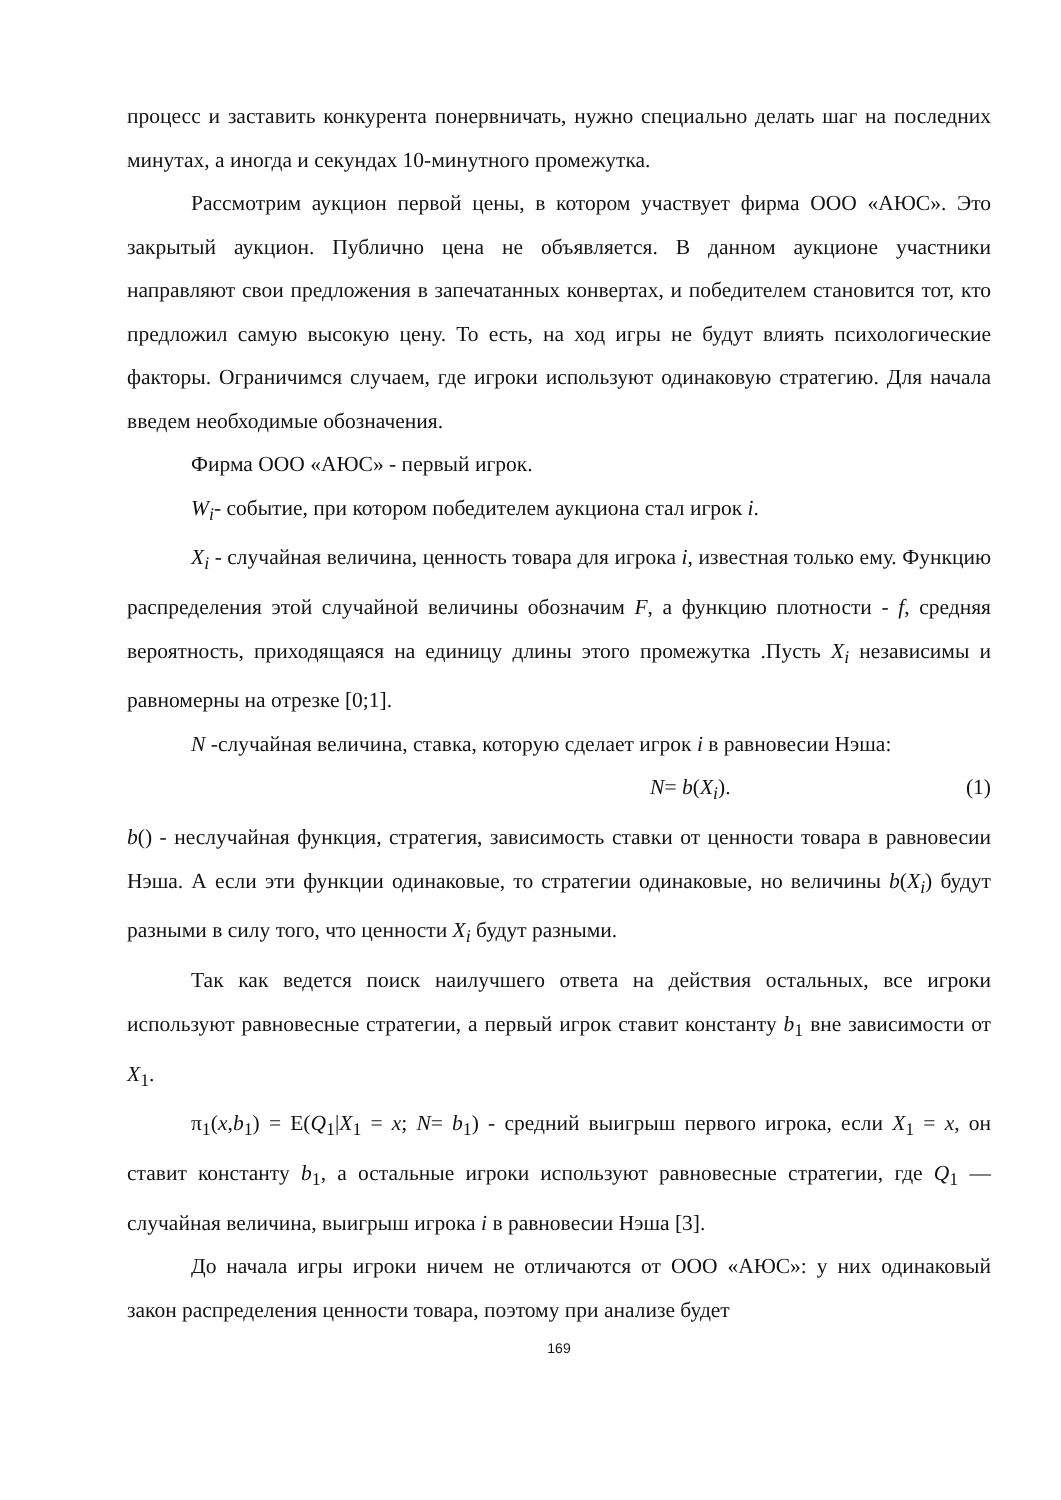процесс и заставить конкурента понервничать, нужно специально делать шаг на последних минутах, а иногда и секундах 10-минутного промежутка.
Рассмотрим аукцион первой цены, в котором участвует фирма ООО «АЮС». Это закрытый аукцион. Публично цена не объявляется. В данном аукционе участники направляют свои предложения в запечатанных конвертах, и победителем становится тот, кто предложил самую высокую цену. То есть, на ход игры не будут влиять психологические факторы. Ограничимся случаем, где игроки используют одинаковую стратегию. Для начала введем необходимые обозначения.
Фирма ООО «АЮС» - первый игрок.
W<sub>i</sub>- событие, при котором победителем аукциона стал игрок i.
X<sub>i</sub> - случайная величина, ценность товара для игрока i, известная только ему. Функцию распределения этой случайной величины обозначим F, а функцию плотности - f, средняя вероятность, приходящаяся на единицу длины этого промежутка .Пусть X<sub>i</sub> независимы и равномерны на отрезке [0;1].
N -случайная величина, ставка, которую сделает игрок i в равновесии Нэша:
N= b(X<sub>i</sub>). (1)
b() - неслучайная функция, стратегия, зависимость ставки от ценности товара в равновесии Нэша. А если эти функции одинаковые, то стратегии одинаковые, но величины b(X<sub>i</sub>) будут разными в силу того, что ценности X<sub>i</sub> будут разными.
Так как ведется поиск наилучшего ответа на действия остальных, все игроки используют равновесные стратегии, а первый игрок ставит константу b<sub>1</sub> вне зависимости от X<sub>1</sub>.
π<sub>1</sub>(x,b<sub>1</sub>) = E(Q<sub>1</sub>|X<sub>1</sub> = x; N= b<sub>1</sub>) - средний выигрыш первого игрока, если X<sub>1</sub> = x, он ставит константу b<sub>1</sub>, а остальные игроки используют равновесные стратегии, где Q<sub>1</sub> — случайная величина, выигрыш игрока i в равновесии Нэша [3].
До начала игры игроки ничем не отличаются от ООО «АЮС»: у них одинаковый закон распределения ценности товара, поэтому при анализе будет
169